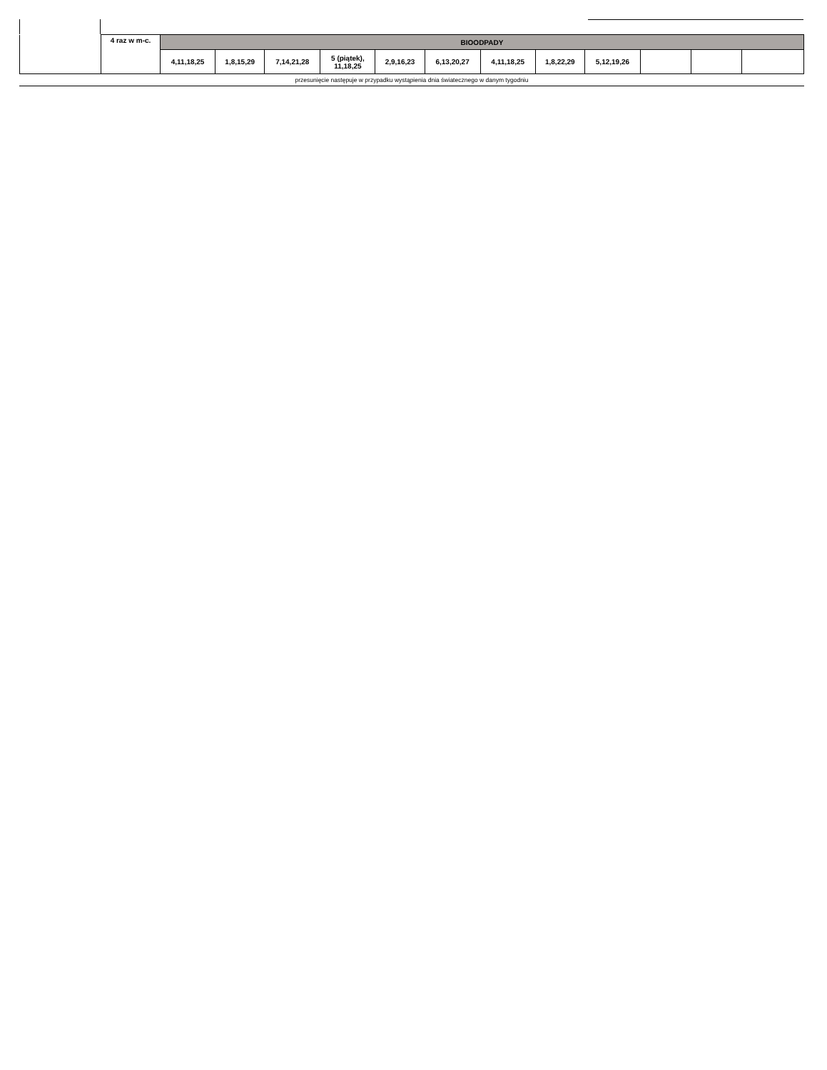| | 4 raz w m-c. | BIOODPADY | | | | | | | | | | | |
| | | 4,11,18,25 | 1,8,15,29 | 7,14,21,28 | 5 (piątek), 11,18,25 | 2,9,16,23 | 6,13,20,27 | 4,11,18,25 | 1,8,22,29 | 5,12,19,26 | | | |
przesunięcie następuje w przypadku wystąpienia dnia światecznego w danym tygodniu